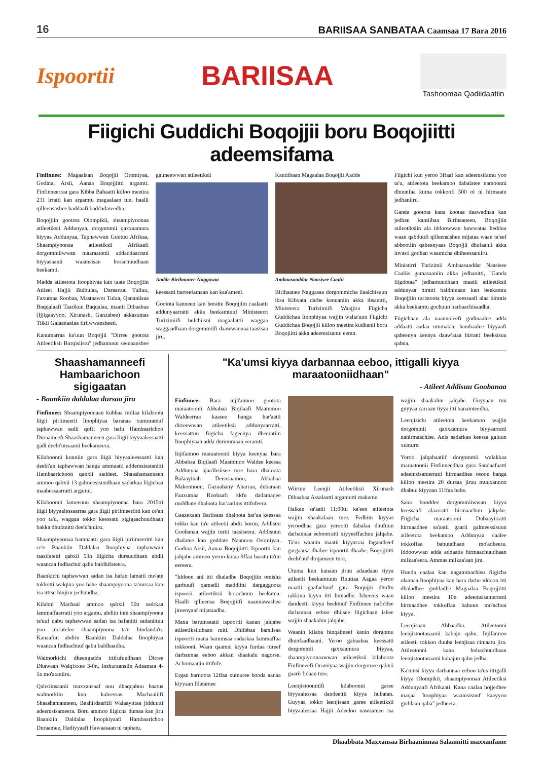16 BARIISAA SANBATAA Caamsaa 17 Bara 2016
Ispoortii BARIISAA
Tashoomaa Qadiidaatiin
Fiigichi Guddichi Boqojjii boru Boqojiitti adeemsifama
Finfinnee: Magaalaan Boqojjii Oromiyaa, Godina, Arsii, Aanaa Boqojjiitti argamti. Finfinneerraa gara Kibba Bahaatti kiiloo meetira 231 irratti kan argamtu magaalaan tun, haalli qilleensashee baddaafi baddadareedha.
Boqojjiin gootota Olompikii, shaampiyoonaa atileetiksii Addunyaa, dorgommii qaxxaamura biyyaa Addunyaa, Taphawwan Guutuu Afrikaa, Shaampiyoonaa atileetiksii Afrikaafi dorgommiiwwan maaraatonii addaddaarratti biyyasaanii waamsisan horachuudhaan beekamti.
Madda atileetota Itoophiyaa kan taate Boqojjiin Atileet Hajjii Bulbulaa, Daraartuu Tulluu, Faxumaa Roobaa, Mastaawot Tufaa, Qananiisaa Baqqalaafi Taarikuu Baqqalaa, maatii Dibaabaa (Ijjigaayyoo, Xirunash, Ganzabee) akkasumas Tiikii Galaanaafaa firiiwwansheeti.
Kanumarraa ka'uun Boqojjii "Dirree gootota Atileetiksii Burqisiistu" jedhamuun seenaanshee galmeewwan atileetiksii
Aadde Birihaanee Naggasaa
keessatti barreefamaan kan kaa'ameef.
Gootota kanneen kan horatte Boqojjiin caalaatti addunyaarratti akka beekamtuuf Ministeerri Turizimiifi bulchiisni magaalattii waggaa waggaadhaan dorgommiifi daawwannaa taasisaa jiru.
Kantiibaan Magaalaa Boqojjii Aadde
Ambaasaaddar Naasisee Caalii
Birihaanee Naggasaa dorgommicha ilaalchisuun ibsa Kibxata darbe kennaniin akka ibsanitti, Ministeera Turizimiifi Waajjira Fiigicha Guddichaa Itoophiyaa wajjin walta'uun Fiigichi Guddichaa Boqojjii kiiloo meetira kudhanii boru Boqojiitti akka adeemsisamu eeran.
Fiigichi kun yeroo 3ffaaf kan adeemsifamu yoo ta'u, atileetota beekamoo dabalatee namoonni dhuunfaa kuma tokkoofi 500 ol ni hirmaatu jedhaniiru.
Ganda gootota kana kootaa daawadhaa kan jedhan kantiibaa Birihaaneen, Boqojjiin atileetiksiin ala iddoowwan hawwataa hedduu waan qabduufi qilleensishee mijataa waan ta'eef abbootiin qabeenyaas Boqojjii dhufaanii akka invasti godhan waamicha dhiheessaniiru.
Ministirri Turizimii Ambaasaaddar Naasisee Caaliis gamasaaniin akka jedhanitti, "Ganda fiigdotaa" jedhamuudhaan maatii atileetiksii addunyaa biratti baldhinaan kan beekamtu Boqojjiin turistoota biyya keessaafi alaa birattis akka beekamtu gochuun barbaachisaadha.
Fiigichaan ala naannoleefi godinaalee adda addaatti aadaa ummataa, hambaalee biyyaafi qabeenya keenya daaw'ataa birratti beeksisuu qabna.
Shaashamanneefi Hambaarichoon sigigaatan
- Baankiin daldalaa dursaa jira
Finfinnee: Shaampiyoonaan kubbaa miilaa kilaboota liigii piriimeerii Itoophiyaa baranaa xumuramuf taphawwan sadii qofti yoo hafu Hambaarichoo Duraameefi Shaashamanneen gara liigii biyyaalessaatti gadi deebi'unsaanii beekameera.
Kilaboonni kunniin gara liigii biyyaaleessaatti kan deebi'an taphawwan hanga ammaatti addemsisatanitti Hambaarichoon qabxii saddeet, Shaashamanneen ammoo qabxii 13 galmeesisuudhaan sadarkaa liigichaa maahessaarratti argamu.
Kilaboonni lameenuu shaampiyoonaa bara 2015tti liigii biyyaalessaarraa gara liigii piriimeeriitti kan ce'an yoo ta'u, waggaa tokko keessatti sigigaachuudhaan bakka dhufanitti deebi'aniiru.
Shaampiyoonaa baranaatti gara liigii piriimeeritti kan ce'e Baankiin Daldalaa Itoophiyaa taphawwan taasifatetti qabxii 53n liigicha dursuudhaan abdii waancaa fudhachuf qabu baldhifateera.
Baankichi taphawwan sadan isa hafan lamatti mo'ate tokkotti walqixa yoo bahe shaampiyoona ta'uurraa kan isa ittisu hinjiru jechuudha.
Kilabni Machaal ammoo qabxii 50n sadrkaa lammaffaarratti yoo argamu, abdiin inni shaampiyoona ta'uuf qabu taphawwan sadan isa hafanitti sadanittuu yoo mo'atelee shaampiyoona ta'u hindanda'u. Kanaafuu abdiin Baankiin Daldalaa Itoophiyaa waancaa fudhachuuf qabu baldhaadha.
Walmorkichi dheengadda ittifufuudhaan Dirree Dhawaan Walqixxee 3-0n, Inshuraansiin Adaamaa 4-1n mo'ataniiru.
Qabxiinsaanii maxxansaaf nuu dhaqqabuu baatus walmorkiin kun kaleessas Machaaliifi Shaashamanneen, Baahirdaariifi Walaayittaa jidduutti adeemsisameera. Boru ammoo liigicha dursaa kan jiru Baankiin Daldalaa Itoophiyaafi Hambaarichoo Duraamee, Hadiyyaafi Hawaasaan ni taphatu.
"Ka'umsi kiyya darbannaa eeboo, ittigalli kiyya maraatooniidhaan"
- Atileet Addisuu Goobanaa
Finfinnee: Bara injifannoo gootota maraatoonii Abbabaa Biqilaafi Maammoo Waldeerraa kaasee hanga har'aatti dirreewwan atileetiksii addunyaarratti, keessattuu fiigicha fageenya dheeratiin Itoophiyaan adda durummaan eeramti.
Injifannoo maraatoonii biyya keenyaa bara Abbabaa Biqilaafi Maammoo Waldee keessa Addunyaa ajaa'ibsiisee ture bara dhaloota Balaayinah Deensaamoo, Abbabaa Makonnoon, Gazaahany Abarraa, dubaraan Faaxumaa Roobaafi kkfn dadamaqee muldhate dhaloota har'aatiins ittifufeera.
Gaazexaan Bariisaas dhaloota har'aa keessaa tokko kan ta'e atileetii abdii boruu, Addisuu Goobanaa wajjin turtii taasiseera. Addisuun dhalatee kan guddate Naannoo Oromiyaa, Godina Arsii, Aanaa Boqojjiitti. Ispoortii kan jalqabe ammoo yeroo kutaa 9ffaa baratu ta'uu eereera.
"Iddoon ani itti dhaladhe Boqojjiin omisha garbuufi qamadii maddiitti dargaggoota ispoorii atileetiksii horachuun beekama. Haalli qilleensa Boqojjiifi naannawashee jireenyaaf mijataadha.
Mana barumsaatti ispoortii kanan jalqabe atileetiksiidhaan miti. Dhiibbaa barsiisaa ispoortii mana barumsaa sadarkaa lammaffaa tokkooni. Waan qaamni kiyya furdaa tureef darbannaa eeboo akkan shaakalu nagorse. Achumaanin ittifufe.
Ergan barnoota 12ffaa xumuree booda aanaa kiyyaan filatamee
Wiirtuu Leenjii Atileetiksii Xirunash Dibaabaa Assalaatti argamutti makame.
Halkan sa'aatii 11:00tti ka'een atileetota wajjin shaakalaan ture. Fedhiin kiyyas yeroodhaa gara yerootti dabalaa dhufuun darbannaa eeboorratti xiyyeeffachuu jalqabe. Ta'us waanin maatii kiyyarraa fagaadheef gargaarsa dhabee ispoortii dhaabe. Boqojjiitti deebi'uuf dirqameen ture.
Utuma kun kanaan jiruu adaadaan tiyya atileetii beekamtuun Ruuttaa Aagaa yeroo maatii gaafachuuf gara Boqojjii dhuftu rakkina kiyya itti himadhe. Isheenis waan dandeetii kiyya beektuuf Finfinnee nafiddee darbannaa eeboo dhiisee fiigichaan ishee wajjin shaakaluu jalqabe.
Waanin kilaba hinqabneef kanin dorgomu dhunfaadhaani. Yeroo gabaabaa keessatti dorgommii qaxxaamura biyyaa, shaampiyoonaawwan atileetiksii kilaboota Finfinneefi Oromiyaa wajjin dorgomee qabxii gaarii fidaan ture.
Leenjistoonniifi kilaboonni garee biyyaalessaa dandeettii kiyya hubatan. Guyyaa tokko leenjisaan garee atileetiksii biyyaalessaa Hajjii Adeeloo nawaamee isa wajjin shaakaluu jalqabe. Guyyaan tun guyyaa carraan tiyya itti banamteedha.
Leenjisichi atileetota beekamoo wajjin dorgommii qaxxaamura biyyaarratti nahirmaachise. Anis sadarkaa keessa galuun xumure.
Yeroo jalqabaatiif dorgommii walakkaa maraatoonii Finfinneedhaa gara Sandaafaatti adeemsisamerratti hirmaadhee osoon hanga kiiloo meetira 20 dursaa jiruu muuxannoo dhabuu kiyyaan 11ffaa bahe.
Sana booddee dorgommiiwwan biyya keessaafi alaarratti hirmaachuu jalqabe. Fiigicha maraatoonii Dubaayirratti hirmaadhee sa'aatii gaarii galmeessisuun atileetota beekamoo Addunyaa caalee tokkoffaa bahuudhaan mo'adheera. Iddoowwan adda addaatis hirmaachuudhaan milkaa'eera. Ammas milkaa'aan jira.
Hunda caalaa kan nagammachisu fiigicha olaanaa Itoophiyaa kan bara darbe iddoon itti dhaladhee guddadhe Magaalaa Boqojjiitti kiiloo meetira 10n adeemsisamerratti hirmaadhee tokkoffaa bahuun mo'achuu kiyya.
Leenjisaan Abbaadha. Atileetonni leenjistootasaanii kabaju qabu. Injifannoo atileetii tokkoo duuba leenjisaa cimaatu jira. Atileetonni kana hubachuudhaan leenjistootasaanii kabajuu qabu jedha.
Ka'umsi kiyya darbannaa eeboo ta'us ittigalli kiyya Olompikii, shaampiyoonaa Atileetiksi Addunyaafi Afrikaati. Kana caalaa hojjedhee maqaa Itoophiyaa waamsisuuf kaayyoo guddaan qaba" jedheera.
Dhaabbata Maxxansaa Birhaaninnaa Salaamitti maxxanfame